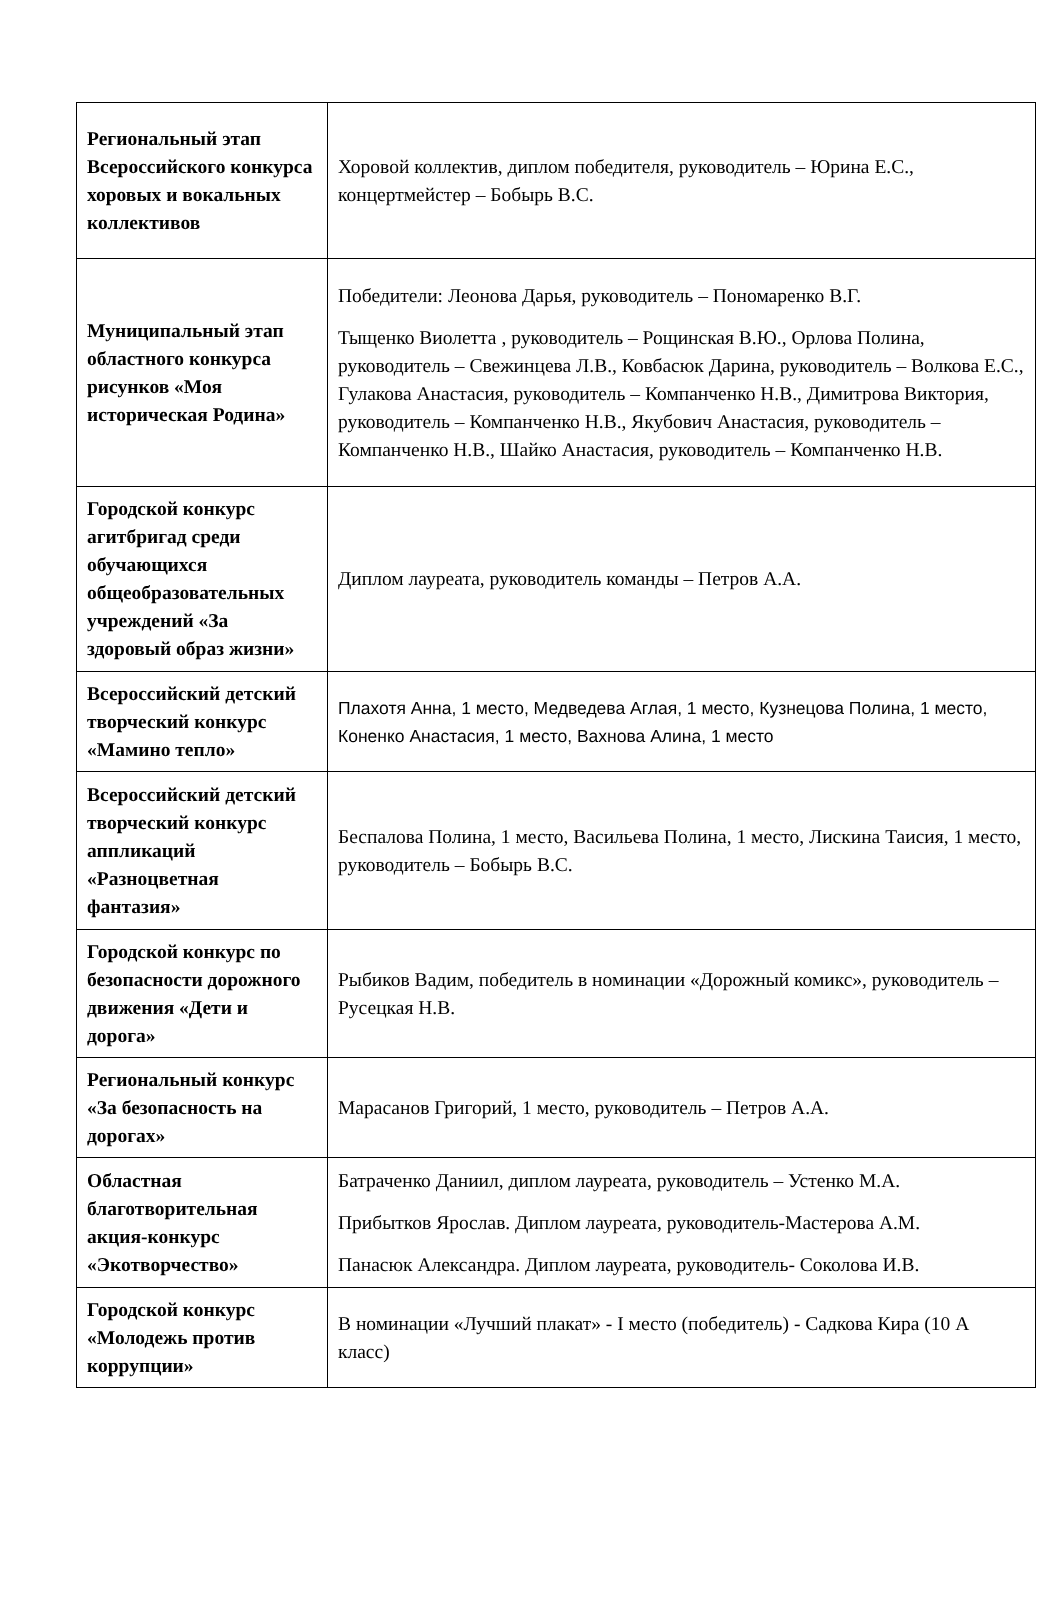| Региональный этап Всероссийского конкурса хоровых и вокальных коллективов | Хоровой коллектив, диплом победителя, руководитель – Юрина Е.С., концертмейстер – Бобырь В.С. |
| Муниципальный этап областного конкурса рисунков «Моя историческая Родина» | Победители: Леонова Дарья, руководитель – Пономаренко В.Г. Тыщенко Виолетта , руководитель – Рощинская В.Ю., Орлова Полина, руководитель – Свежинцева Л.В., Ковбасюк Дарина, руководитель – Волкова Е.С., Гулакова Анастасия, руководитель – Компанченко Н.В., Димитрова Виктория, руководитель – Компанченко Н.В., Якубович Анастасия, руководитель – Компанченко Н.В., Шайко Анастасия, руководитель – Компанченко Н.В. |
| Городской конкурс агитбригад среди обучающихся общеобразовательных учреждений «За здоровый образ жизни» | Диплом лауреата, руководитель команды – Петров А.А. |
| Всероссийский детский творческий конкурс «Мамино тепло» | Плахотя Анна, 1 место, Медведева Аглая, 1 место, Кузнецова Полина, 1 место, Коненко Анастасия, 1 место, Вахнова Алина, 1 место |
| Всероссийский детский творческий конкурс аппликаций «Разноцветная фантазия» | Беспалова Полина, 1 место, Васильева Полина, 1 место, Лискина Таисия, 1 место, руководитель – Бобырь В.С. |
| Городской конкурс по безопасности дорожного движения «Дети и дорога» | Рыбиков Вадим, победитель в номинации «Дорожный комикс», руководитель – Русецкая Н.В. |
| Региональный конкурс «За безопасность на дорогах» | Марасанов Григорий, 1 место, руководитель – Петров А.А. |
| Областная благотворительная акция-конкурс «Экотворчество» | Батраченко Даниил, диплом лауреата, руководитель – Устенко М.А. Прибытков Ярослав. Диплом лауреата, руководитель-Мастерова А.М. Панасюк Александра. Диплом лауреата, руководитель- Соколова И.В. |
| Городской конкурс «Молодежь против коррупции» | В номинации «Лучший плакат» - I место (победитель) - Садкова Кира (10 А класс) |